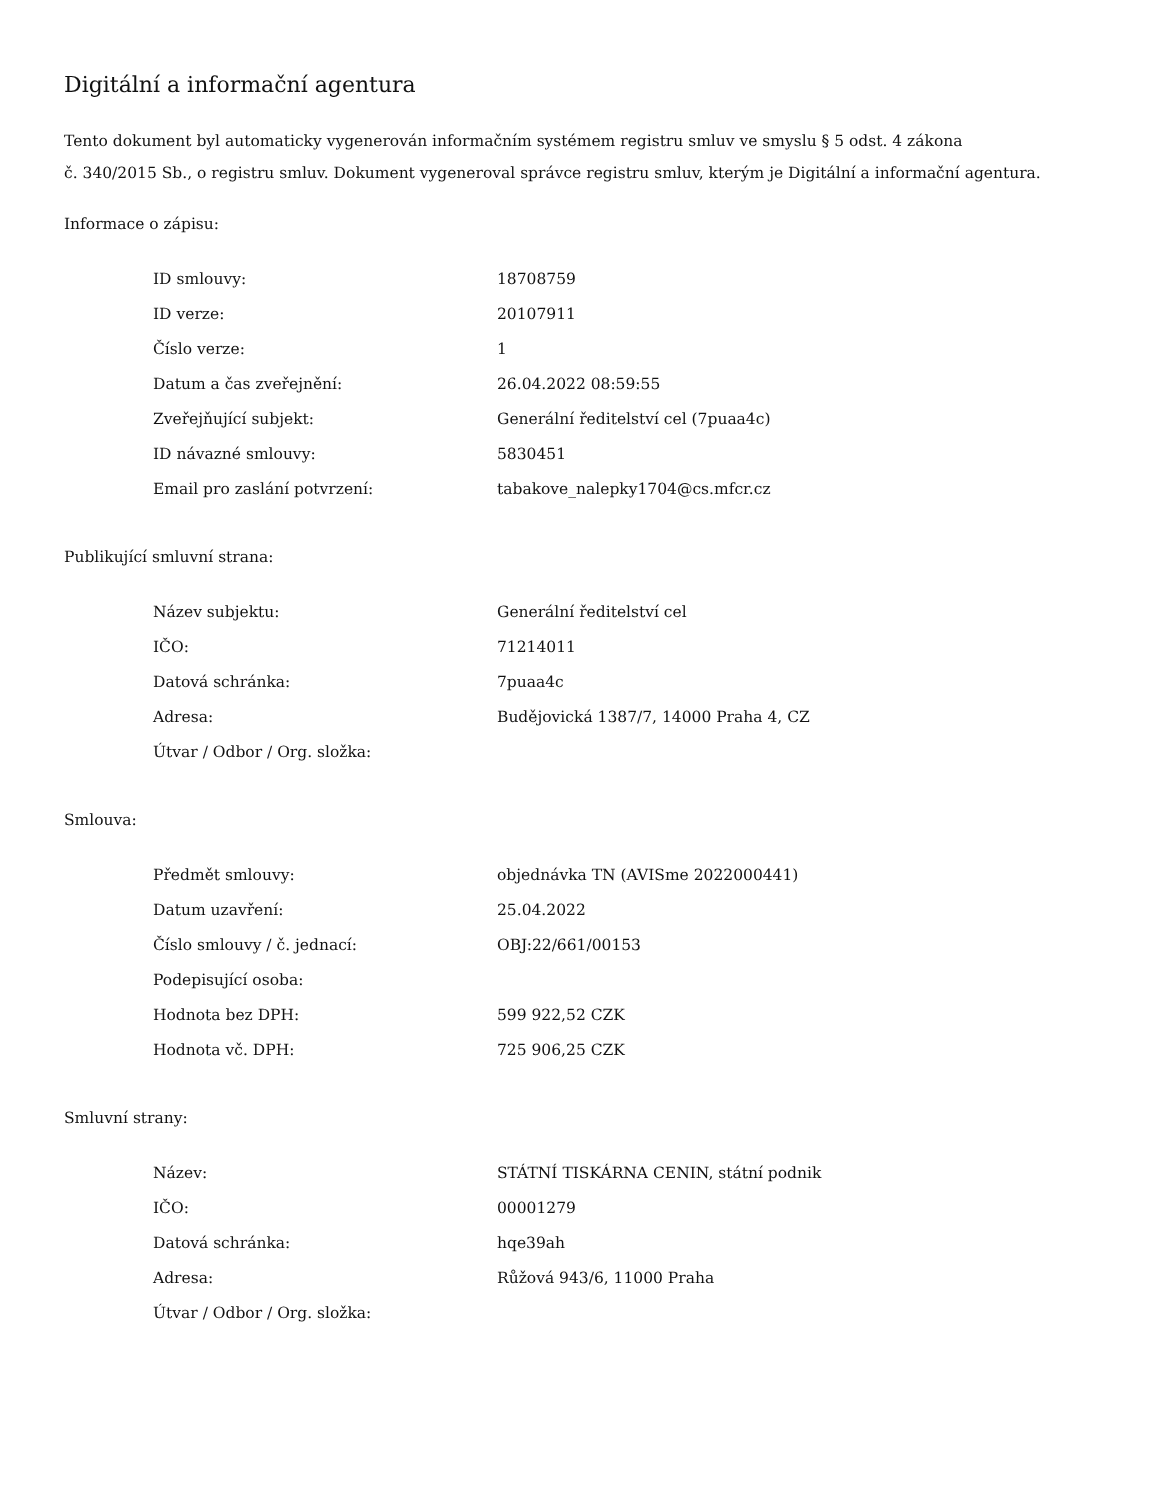Digitální a informační agentura
Tento dokument byl automaticky vygenerován informačním systémem registru smluv ve smyslu § 5 odst. 4 zákona
č. 340/2015 Sb., o registru smluv. Dokument vygeneroval správce registru smluv, kterým je Digitální a informační agentura.
Informace o zápisu:
| ID smlouvy: | 18708759 |
| ID verze: | 20107911 |
| Číslo verze: | 1 |
| Datum a čas zveřejnění: | 26.04.2022 08:59:55 |
| Zveřejňující subjekt: | Generální ředitelství cel (7puaa4c) |
| ID návazné smlouvy: | 5830451 |
| Email pro zaslání potvrzení: | tabakove_nalepky1704@cs.mfcr.cz |
Publikující smluvní strana:
| Název subjektu: | Generální ředitelství cel |
| IČO: | 71214011 |
| Datová schránka: | 7puaa4c |
| Adresa: | Budějovická 1387/7, 14000 Praha 4, CZ |
| Útvar / Odbor / Org. složka: | |
Smlouva:
| Předmět smlouvy: | objednávka TN (AVISme 2022000441) |
| Datum uzavření: | 25.04.2022 |
| Číslo smlouvy / č. jednací: | OBJ:22/661/00153 |
| Podepisující osoba: | |
| Hodnota bez DPH: | 599 922,52 CZK |
| Hodnota vč. DPH: | 725 906,25 CZK |
Smluvní strany:
| Název: | STÁTNÍ TISKÁRNA CENIN, státní podnik |
| IČO: | 00001279 |
| Datová schránka: | hqe39ah |
| Adresa: | Růžová 943/6, 11000 Praha |
| Útvar / Odbor / Org. složka: | |